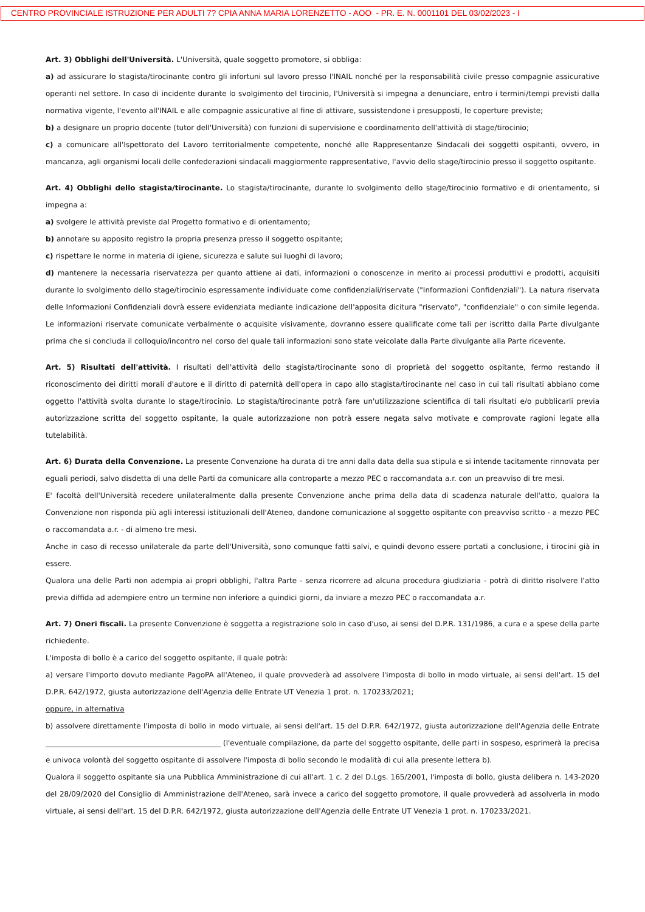CENTRO PROVINCIALE ISTRUZIONE PER ADULTI 7? CPIA ANNA MARIA LORENZETTO - AOO - PR. E. N. 0001101 DEL 03/02/2023 - I
Art. 3) Obblighi dell'Università. L'Università, quale soggetto promotore, si obbliga:
a) ad assicurare lo stagista/tirocinante contro gli infortuni sul lavoro presso l'INAIL nonché per la responsabilità civile presso compagnie assicurative operanti nel settore. In caso di incidente durante lo svolgimento del tirocinio, l'Università si impegna a denunciare, entro i termini/tempi previsti dalla normativa vigente, l'evento all'INAIL e alle compagnie assicurative al fine di attivare, sussistendone i presupposti, le coperture previste;
b) a designare un proprio docente (tutor dell'Università) con funzioni di supervisione e coordinamento dell'attività di stage/tirocinio;
c) a comunicare all'Ispettorato del Lavoro territorialmente competente, nonché alle Rappresentanze Sindacali dei soggetti ospitanti, ovvero, in mancanza, agli organismi locali delle confederazioni sindacali maggiormente rappresentative, l'avvio dello stage/tirocinio presso il soggetto ospitante.
Art. 4) Obblighi dello stagista/tirocinante. Lo stagista/tirocinante, durante lo svolgimento dello stage/tirocinio formativo e di orientamento, si impegna a:
a) svolgere le attività previste dal Progetto formativo e di orientamento;
b) annotare su apposito registro la propria presenza presso il soggetto ospitante;
c) rispettare le norme in materia di igiene, sicurezza e salute sui luoghi di lavoro;
d) mantenere la necessaria riservatezza per quanto attiene ai dati, informazioni o conoscenze in merito ai processi produttivi e prodotti, acquisiti durante lo svolgimento dello stage/tirocinio espressamente individuate come confidenziali/riservate ("Informazioni Confidenziali"). La natura riservata delle Informazioni Confidenziali dovrà essere evidenziata mediante indicazione dell'apposita dicitura "riservato", "confidenziale" o con simile legenda. Le informazioni riservate comunicate verbalmente o acquisite visivamente, dovranno essere qualificate come tali per iscritto dalla Parte divulgante prima che si concluda il colloquio/incontro nel corso del quale tali informazioni sono state veicolate dalla Parte divulgante alla Parte ricevente.
Art. 5) Risultati dell'attività. I risultati dell'attività dello stagista/tirocinante sono di proprietà del soggetto ospitante, fermo restando il riconoscimento dei diritti morali d'autore e il diritto di paternità dell'opera in capo allo stagista/tirocinante nel caso in cui tali risultati abbiano come oggetto l'attività svolta durante lo stage/tirocinio. Lo stagista/tirocinante potrà fare un'utilizzazione scientifica di tali risultati e/o pubblicarli previa autorizzazione scritta del soggetto ospitante, la quale autorizzazione non potrà essere negata salvo motivate e comprovate ragioni legate alla tutelabilità.
Art. 6) Durata della Convenzione. La presente Convenzione ha durata di tre anni dalla data della sua stipula e si intende tacitamente rinnovata per eguali periodi, salvo disdetta di una delle Parti da comunicare alla controparte a mezzo PEC o raccomandata a.r. con un preavviso di tre mesi.
E' facoltà dell'Università recedere unilateralmente dalla presente Convenzione anche prima della data di scadenza naturale dell'atto, qualora la Convenzione non risponda più agli interessi istituzionali dell'Ateneo, dandone comunicazione al soggetto ospitante con preavviso scritto - a mezzo PEC o raccomandata a.r. - di almeno tre mesi.
Anche in caso di recesso unilaterale da parte dell'Università, sono comunque fatti salvi, e quindi devono essere portati a conclusione, i tirocini già in essere.
Qualora una delle Parti non adempia ai propri obblighi, l'altra Parte - senza ricorrere ad alcuna procedura giudiziaria - potrà di diritto risolvere l'atto previa diffida ad adempiere entro un termine non inferiore a quindici giorni, da inviare a mezzo PEC o raccomandata a.r.
Art. 7) Oneri fiscali. La presente Convenzione è soggetta a registrazione solo in caso d'uso, ai sensi del D.P.R. 131/1986, a cura e a spese della parte richiedente.
L'imposta di bollo è a carico del soggetto ospitante, il quale potrà:
a) versare l'importo dovuto mediante PagoPA all'Ateneo, il quale provvederà ad assolvere l'imposta di bollo in modo virtuale, ai sensi dell'art. 15 del D.P.R. 642/1972, giusta autorizzazione dell'Agenzia delle Entrate UT Venezia 1 prot. n. 170233/2021;
oppure, in alternativa
b) assolvere direttamente l'imposta di bollo in modo virtuale, ai sensi dell'art. 15 del D.P.R. 642/1972, giusta autorizzazione dell'Agenzia delle Entrate ________________________________________________ (l'eventuale compilazione, da parte del soggetto ospitante, delle parti in sospeso, esprimerà la precisa e univoca volontà del soggetto ospitante di assolvere l'imposta di bollo secondo le modalità di cui alla presente lettera b).
Qualora il soggetto ospitante sia una Pubblica Amministrazione di cui all'art. 1 c. 2 del D.Lgs. 165/2001, l'imposta di bollo, giusta delibera n. 143-2020 del 28/09/2020 del Consiglio di Amministrazione dell'Ateneo, sarà invece a carico del soggetto promotore, il quale provvederà ad assolverla in modo virtuale, ai sensi dell'art. 15 del D.P.R. 642/1972, giusta autorizzazione dell'Agenzia delle Entrate UT Venezia 1 prot. n. 170233/2021.